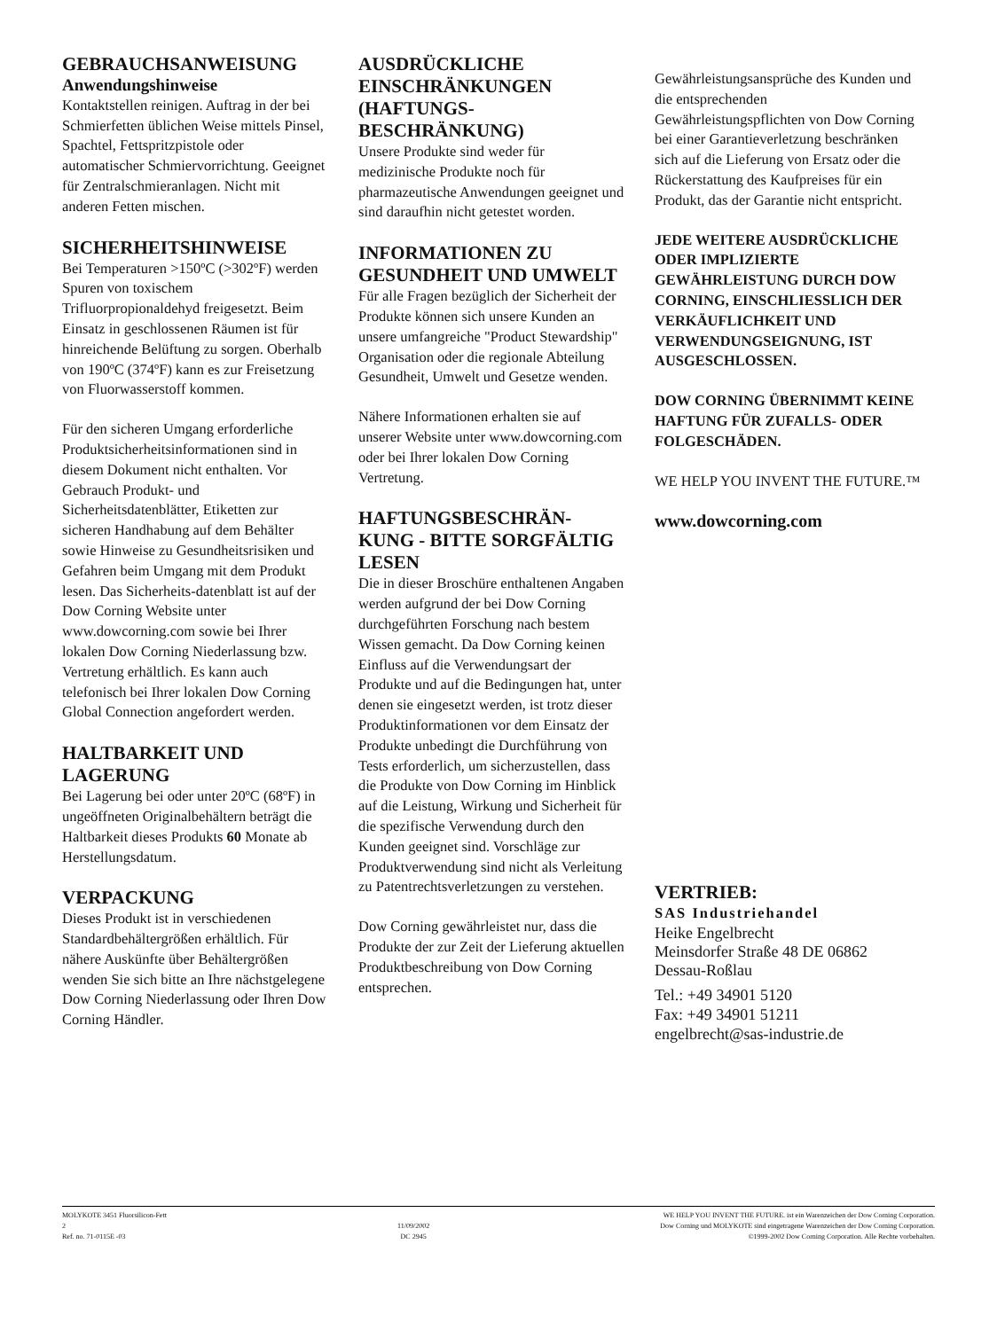GEBRAUCHSANWEISUNG
Anwendungshinweise
Kontaktstellen reinigen. Auftrag in der bei Schmierfetten üblichen Weise mittels Pinsel, Spachtel, Fettspritzpistole oder automatischer Schmiervorrichtung. Geeignet für Zentralschmieranlagen. Nicht mit anderen Fetten mischen.
SICHERHEITSHINWEISE
Bei Temperaturen >150ºC (>302ºF) werden Spuren von toxischem Trifluorpropionaldehyd freigesetzt. Beim Einsatz in geschlossenen Räumen ist für hinreichende Belüftung zu sorgen. Oberhalb von 190ºC (374ºF) kann es zur Freisetzung von Fluorwasserstoff kommen.
Für den sicheren Umgang erforderliche Produktsicherheitsinformationen sind in diesem Dokument nicht enthalten. Vor Gebrauch Produkt- und Sicherheitsdatenblätter, Etiketten zur sicheren Handhabung auf dem Behälter sowie Hinweise zu Gesundheitsrisiken und Gefahren beim Umgang mit dem Produkt lesen. Das Sicherheits-datenblatt ist auf der Dow Corning Website unter www.dowcorning.com sowie bei Ihrer lokalen Dow Corning Niederlassung bzw. Vertretung erhältlich. Es kann auch telefonisch bei Ihrer lokalen Dow Corning Global Connection angefordert werden.
HALTBARKEIT UND LAGERUNG
Bei Lagerung bei oder unter 20ºC (68ºF) in ungeöffneten Originalbehältern beträgt die Haltbarkeit dieses Produkts 60 Monate ab Herstellungsdatum.
VERPACKUNG
Dieses Produkt ist in verschiedenen Standardbehältergrößen erhältlich. Für nähere Auskünfte über Behältergrößen wenden Sie sich bitte an Ihre nächstgelegene Dow Corning Niederlassung oder Ihren Dow Corning Händler.
AUSDRÜCKLICHE EINSCHRÄNKUNGEN (HAFTUNGS-BESCHRÄNKUNG)
Unsere Produkte sind weder für medizinische Produkte noch für pharmazeutische Anwendungen geeignet und sind daraufhin nicht getestet worden.
INFORMATIONEN ZU GESUNDHEIT UND UMWELT
Für alle Fragen bezüglich der Sicherheit der Produkte können sich unsere Kunden an unsere umfangreiche "Product Stewardship" Organisation oder die regionale Abteilung Gesundheit, Umwelt und Gesetze wenden.
Nähere Informationen erhalten sie auf unserer Website unter www.dowcorning.com oder bei Ihrer lokalen Dow Corning Vertretung.
HAFTUNGSBESCHRÄN-KUNG - BITTE SORGFÄLTIG LESEN
Die in dieser Broschüre enthaltenen Angaben werden aufgrund der bei Dow Corning durchgeführten Forschung nach bestem Wissen gemacht. Da Dow Corning keinen Einfluss auf die Verwendungsart der Produkte und auf die Bedingungen hat, unter denen sie eingesetzt werden, ist trotz dieser Produktinformationen vor dem Einsatz der Produkte unbedingt die Durchführung von Tests erforderlich, um sicherzustellen, dass die Produkte von Dow Corning im Hinblick auf die Leistung, Wirkung und Sicherheit für die spezifische Verwendung durch den Kunden geeignet sind. Vorschläge zur Produktverwendung sind nicht als Verleitung zu Patentrechtsverletzungen zu verstehen.
Dow Corning gewährleistet nur, dass die Produkte der zur Zeit der Lieferung aktuellen Produktbeschreibung von Dow Corning entsprechen.
Gewährleistungsansprüche des Kunden und die entsprechenden Gewährleistungspflichten von Dow Corning bei einer Garantieverletzung beschränken sich auf die Lieferung von Ersatz oder die Rückerstattung des Kaufpreises für ein Produkt, das der Garantie nicht entspricht.
JEDE WEITERE AUSDRÜCKLICHE ODER IMPLIZIERTE GEWÄHRLEISTUNG DURCH DOW CORNING, EINSCHLIESSLICH DER VERKÄUFLICHKEIT UND VERWENDUNGSEIGNUNG, IST AUSGESCHLOSSEN.
DOW CORNING ÜBERNIMMT KEINE HAFTUNG FÜR ZUFALLS- ODER FOLGESCHÄDEN.
WE HELP YOU INVENT THE FUTURE.™
www.dowcorning.com
VERTRIEB:
SAS Industriehandel
Heike Engelbrecht
Meinsdorfer Straße 48 DE 06862
Dessau-Roßlau
Tel.: +49 34901 5120
Fax: +49 34901 51211
engelbrecht@sas-industrie.de
MOLYKOTE 3451 Fluorsilicon-Fett
2
Ref. no. 71-0115E -03
11/09/2002
DC 2945
WE HELP YOU INVENT THE FUTURE. ist ein Warenzeichen der Dow Corning Corporation.
Dow Corning und MOLYKOTE sind eingetragene Warenzeichen der Dow Corning Corporation.
©1999-2002 Dow Corning Corporation. Alle Rechte vorbehalten.